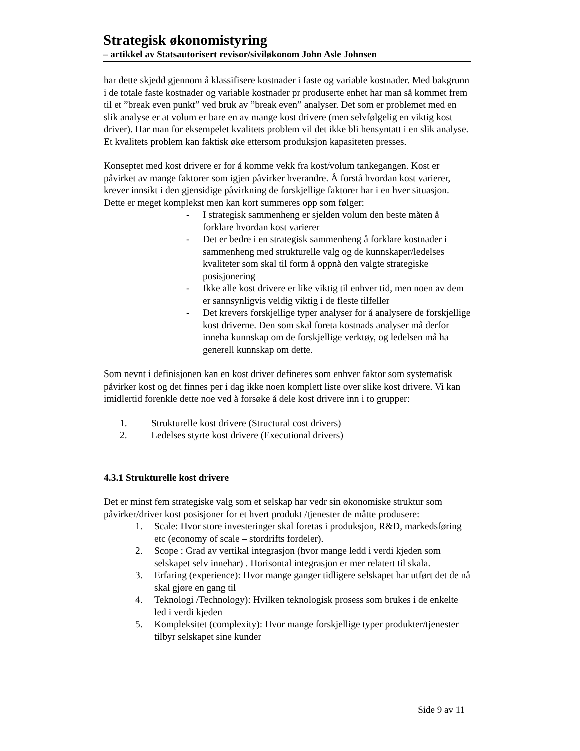Strategisk økonomistyring
– artikkel av Statsautorisert revisor/siviløkonom John Asle Johnsen
har dette skjedd gjennom å klassifisere kostnader i faste og variable kostnader. Med bakgrunn i de totale faste kostnader og variable kostnader pr produserte enhet har man så kommet frem til et ”break even punkt” ved bruk av ”break even” analyser. Det som er problemet med en slik analyse er at volum er bare en av mange kost drivere (men selvfølgelig en viktig kost driver). Har man for eksempelet kvalitets problem vil det ikke bli hensyntatt i en slik analyse. Et kvalitets problem kan faktisk øke ettersom produksjon kapasiteten presses.
Konseptet med kost drivere er for å komme vekk fra kost/volum tankegangen. Kost er påvirket av mange faktorer som igjen påvirker hverandre. Å forstå hvordan kost varierer, krever innsikt i den gjensidige påvirkning de forskjellige faktorer har i en hver situasjon. Dette er meget komplekst men kan kort summeres opp som følger:
- I strategisk sammenheng er sjelden volum den beste måten å forklare hvordan kost varierer
- Det er bedre i en strategisk sammenheng å forklare kostnader i sammenheng med strukturelle valg og de kunnskaper/ledelses kvaliteter som skal til form å oppnå den valgte strategiske posisjonering
- Ikke alle kost drivere er like viktig til enhver tid, men noen av dem er sannsynligvis veldig viktig i de fleste tilfeller
- Det krevers forskjellige typer analyser for å analysere de forskjellige kost driverne. Den som skal foreta kostnads analyser må derfor inneha kunnskap om de forskjellige verktøy, og ledelsen må ha generell kunnskap om dette.
Som nevnt i definisjonen kan en kost driver defineres som enhver faktor som systematisk påvirker kost og det finnes per i dag ikke noen komplett liste over slike kost drivere. Vi kan imidlertid forenkle dette noe ved å forsøke å dele kost drivere inn i to grupper:
1. Strukturelle kost drivere (Structural cost drivers)
2. Ledelses styrte kost drivere (Executional drivers)
4.3.1 Strukturelle kost drivere
Det er minst fem strategiske valg som et selskap har vedr sin økonomiske struktur som påvirker/driver kost posisjoner for et hvert produkt /tjenester de måtte produsere:
1. Scale: Hvor store investeringer skal foretas i produksjon, R&D, markedsføring etc (economy of scale – stordrifts fordeler).
2. Scope : Grad av vertikal integrasjon (hvor mange ledd i verdi kjeden som selskapet selv innehar) . Horisontal integrasjon er mer relatert til skala.
3. Erfaring (experience): Hvor mange ganger tidligere selskapet har utført det de nå skal gjøre en gang til
4. Teknologi /Technology): Hvilken teknologisk prosess som brukes i de enkelte led i verdi kjeden
5. Kompleksitet (complexity): Hvor mange forskjellige typer produkter/tjenester tilbyr selskapet sine kunder
Side 9 av 11